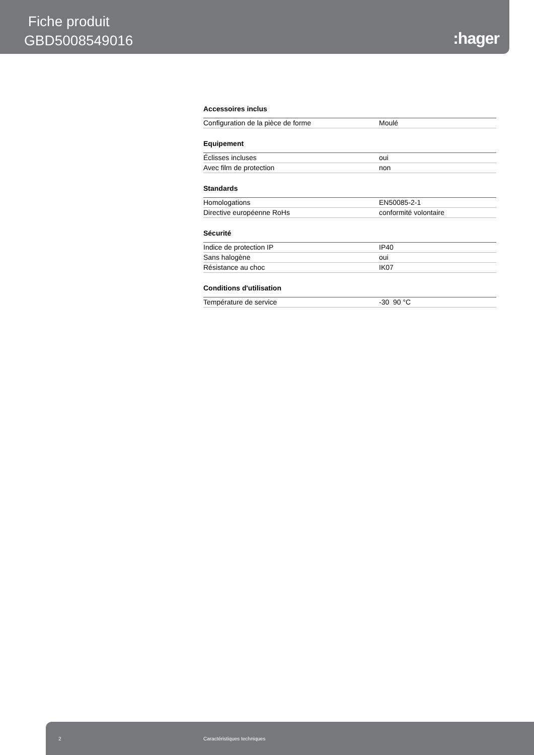Fiche produit
GBD5008549016
:hager
Accessoires inclus
| Configuration de la pièce de forme | Moulé |
Equipement
| Éclisses incluses | oui |
| Avec film de protection | non |
Standards
| Homologations | EN50085-2-1 |
| Directive européenne RoHs | conformité volontaire |
Sécurité
| Indice de protection IP | IP40 |
| Sans halogène | oui |
| Résistance au choc | IK07 |
Conditions d'utilisation
| Température de service | -30 90 °C |
2 Caractéristiques techniques